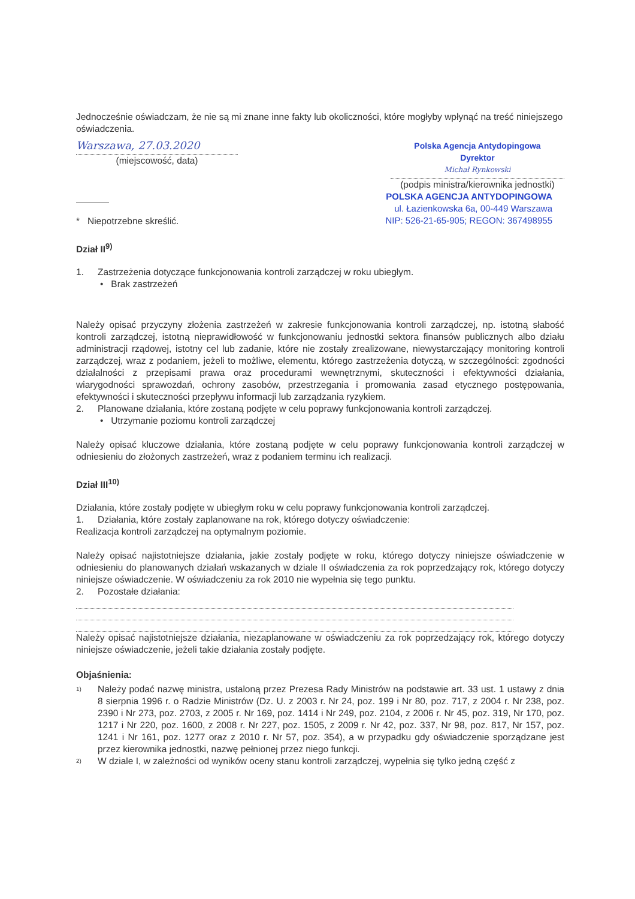Jednocześnie oświadczam, że nie są mi znane inne fakty lub okoliczności, które mogłyby wpłynąć na treść niniejszego oświadczenia.
Warszawa, 27.03.2020
(miejscowość, data)
Polska Agencja Antydopingowa
Dyrektor
Michał Rynkowski
(podpis ministra/kierownika jednostki)
POLSKA AGENCJA ANTYDOPINGOWA
ul. Łazienkowska 6a, 00-449 Warszawa
NIP: 526-21-65-905; REGON: 367498955
* Niepotrzebne skreślić.
Dział II<sup>9)</sup>
1. Zastrzeżenia dotyczące funkcjonowania kontroli zarządczej w roku ubiegłym.
• Brak zastrzeżeń
Należy opisać przyczyny złożenia zastrzeżeń w zakresie funkcjonowania kontroli zarządczej, np. istotną słabość kontroli zarządczej, istotną nieprawidłowość w funkcjonowaniu jednostki sektora finansów publicznych albo działu administracji rządowej, istotny cel lub zadanie, które nie zostały zrealizowane, niewystarczający monitoring kontroli zarządczej, wraz z podaniem, jeżeli to możliwe, elementu, którego zastrzeżenia dotyczą, w szczególności: zgodności działalności z przepisami prawa oraz procedurami wewnętrznymi, skuteczności i efektywności działania, wiarygodności sprawozdań, ochrony zasobów, przestrzegania i promowania zasad etycznego postępowania, efektywności i skuteczności przepływu informacji lub zarządzania ryzykiem.
2. Planowane działania, które zostaną podjęte w celu poprawy funkcjonowania kontroli zarządczej.
• Utrzymanie poziomu kontroli zarządczej
Należy opisać kluczowe działania, które zostaną podjęte w celu poprawy funkcjonowania kontroli zarządczej w odniesieniu do złożonych zastrzeżeń, wraz z podaniem terminu ich realizacji.
Dział III<sup>10)</sup>
Działania, które zostały podjęte w ubiegłym roku w celu poprawy funkcjonowania kontroli zarządczej.
1. Działania, które zostały zaplanowane na rok, którego dotyczy oświadczenie:
Realizacja kontroli zarządczej na optymalnym poziomie.
Należy opisać najistotniejsze działania, jakie zostały podjęte w roku, którego dotyczy niniejsze oświadczenie w odniesieniu do planowanych działań wskazanych w dziale II oświadczenia za rok poprzedzający rok, którego dotyczy niniejsze oświadczenie. W oświadczeniu za rok 2010 nie wypełnia się tego punktu.
2. Pozostałe działania:
Należy opisać najistotniejsze działania, niezaplanowane w oświadczeniu za rok poprzedzający rok, którego dotyczy niniejsze oświadczenie, jeżeli takie działania zostały podjęte.
Objaśnienia:
1)
Należy podać nazwę ministra, ustaloną przez Prezesa Rady Ministrów na podstawie art. 33 ust. 1 ustawy z dnia 8 sierpnia 1996 r. o Radzie Ministrów (Dz. U. z 2003 r. Nr 24, poz. 199 i Nr 80, poz. 717, z 2004 r. Nr 238, poz. 2390 i Nr 273, poz. 2703, z 2005 r. Nr 169, poz. 1414 i Nr 249, poz. 2104, z 2006 r. Nr 45, poz. 319, Nr 170, poz. 1217 i Nr 220, poz. 1600, z 2008 r. Nr 227, poz. 1505, z 2009 r. Nr 42, poz. 337, Nr 98, poz. 817, Nr 157, poz. 1241 i Nr 161, poz. 1277 oraz z 2010 r. Nr 57, poz. 354), a w przypadku gdy oświadczenie sporządzane jest przez kierownika jednostki, nazwę pełnionej przez niego funkcji.
2)
W dziale I, w zależności od wyników oceny stanu kontroli zarządczej, wypełnia się tylko jedną część z